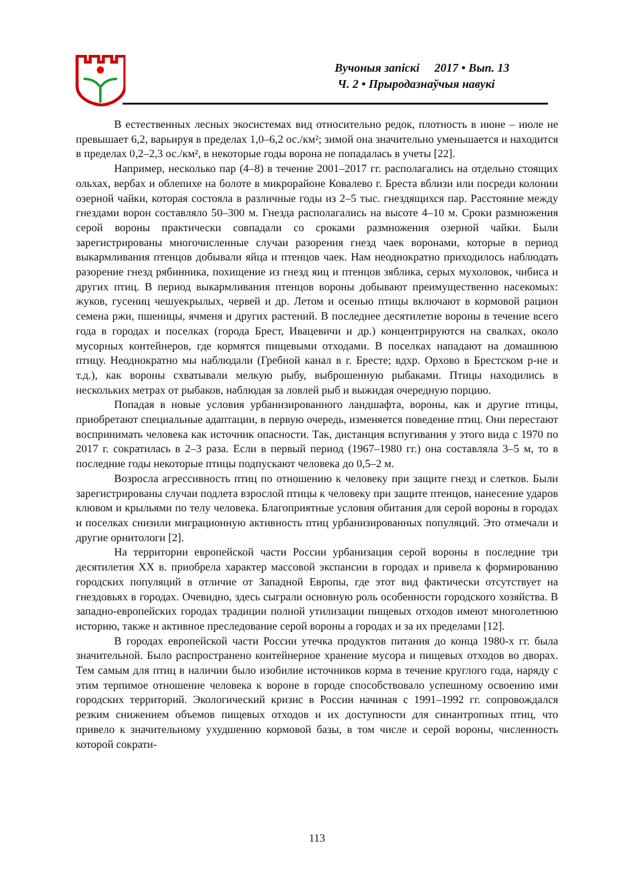Вучоныя запіскі 2017 • Вып. 13
Ч. 2 • Прыродазнаўчыя навукі
В естественных лесных экосистемах вид относительно редок, плотность в июне – июле не превышает 6,2, варьируя в пределах 1,0–6,2 ос./км²; зимой она значительно уменьшается и находится в пределах 0,2–2,3 ос./км², в некоторые годы ворона не попадалась в учеты [22].
Например, несколько пар (4–8) в течение 2001–2017 гг. располагались на отдельно стоящих ольхах, вербах и облепихе на болоте в микрорайоне Ковалево г. Бреста вблизи или посреди колонии озерной чайки, которая состояла в различные годы из 2–5 тыс. гнездящихся пар. Расстояние между гнездами ворон составляло 50–300 м. Гнезда располагались на высоте 4–10 м. Сроки размножения серой вороны практически совпадали со сроками размножения озерной чайки. Были зарегистрированы многочисленные случаи разорения гнезд чаек воронами, которые в период выкармливания птенцов добывали яйца и птенцов чаек. Нам неоднократно приходилось наблюдать разорение гнезд рябинника, похищение из гнезд яиц и птенцов зяблика, серых мухоловок, чибиса и других птиц. В период выкармливания птенцов вороны добывают преимущественно насекомых: жуков, гусениц чешуекрылых, червей и др. Летом и осенью птицы включают в кормовой рацион семена ржи, пшеницы, ячменя и других растений. В последнее десятилетие вороны в течение всего года в городах и поселках (города Брест, Ивацевичи и др.) концентрируются на свалках, около мусорных контейнеров, где кормятся пищевыми отходами. В поселках нападают на домашнюю птицу. Неоднократно мы наблюдали (Гребной канал в г. Бресте; вдхр. Орхово в Брестском р-не и т.д.), как вороны схватывали мелкую рыбу, выброшенную рыбаками. Птицы находились в нескольких метрах от рыбаков, наблюдая за ловлей рыб и выжидая очередную порцию.
Попадая в новые условия урбанизированного ландшафта, вороны, как и другие птицы, приобретают специальные адаптации, в первую очередь, изменяется поведение птиц. Они перестают воспринимать человека как источник опасности. Так, дистанция вспугивания у этого вида с 1970 по 2017 г. сократилась в 2–3 раза. Если в первый период (1967–1980 гг.) она составляла 3–5 м, то в последние годы некоторые птицы подпускают человека до 0,5–2 м.
Возросла агрессивность птиц по отношению к человеку при защите гнезд и слетков. Были зарегистрированы случаи подлета взрослой птицы к человеку при защите птенцов, нанесение ударов клювом и крыльями по телу человека. Благоприятные условия обитания для серой вороны в городах и поселках снизили миграционную активность птиц урбанизированных популяций. Это отмечали и другие орнитологи [2].
На территории европейской части России урбанизация серой вороны в последние три десятилетия XX в. приобрела характер массовой экспансии в городах и привела к формированию городских популяций в отличие от Западной Европы, где этот вид фактически отсутствует на гнездовьях в городах. Очевидно, здесь сыграли основную роль особенности городского хозяйства. В западно-европейских городах традиции полной утилизации пищевых отходов имеют многолетнюю историю, также и активное преследование серой вороны а городах и за их пределами [12].
В городах европейской части России утечка продуктов питания до конца 1980-х гг. была значительной. Было распространено контейнерное хранение мусора и пищевых отходов во дворах. Тем самым для птиц в наличии было изобилие источников корма в течение круглого года, наряду с этим терпимое отношение человека к вороне в городе способствовало успешному освоению ими городских территорий. Экологический кризис в России начиная с 1991–1992 гг. сопровождался резким снижением объемов пищевых отходов и их доступности для синантропных птиц, что привело к значительному ухудшению кормовой базы, в том числе и серой вороны, численность которой сократи-
113